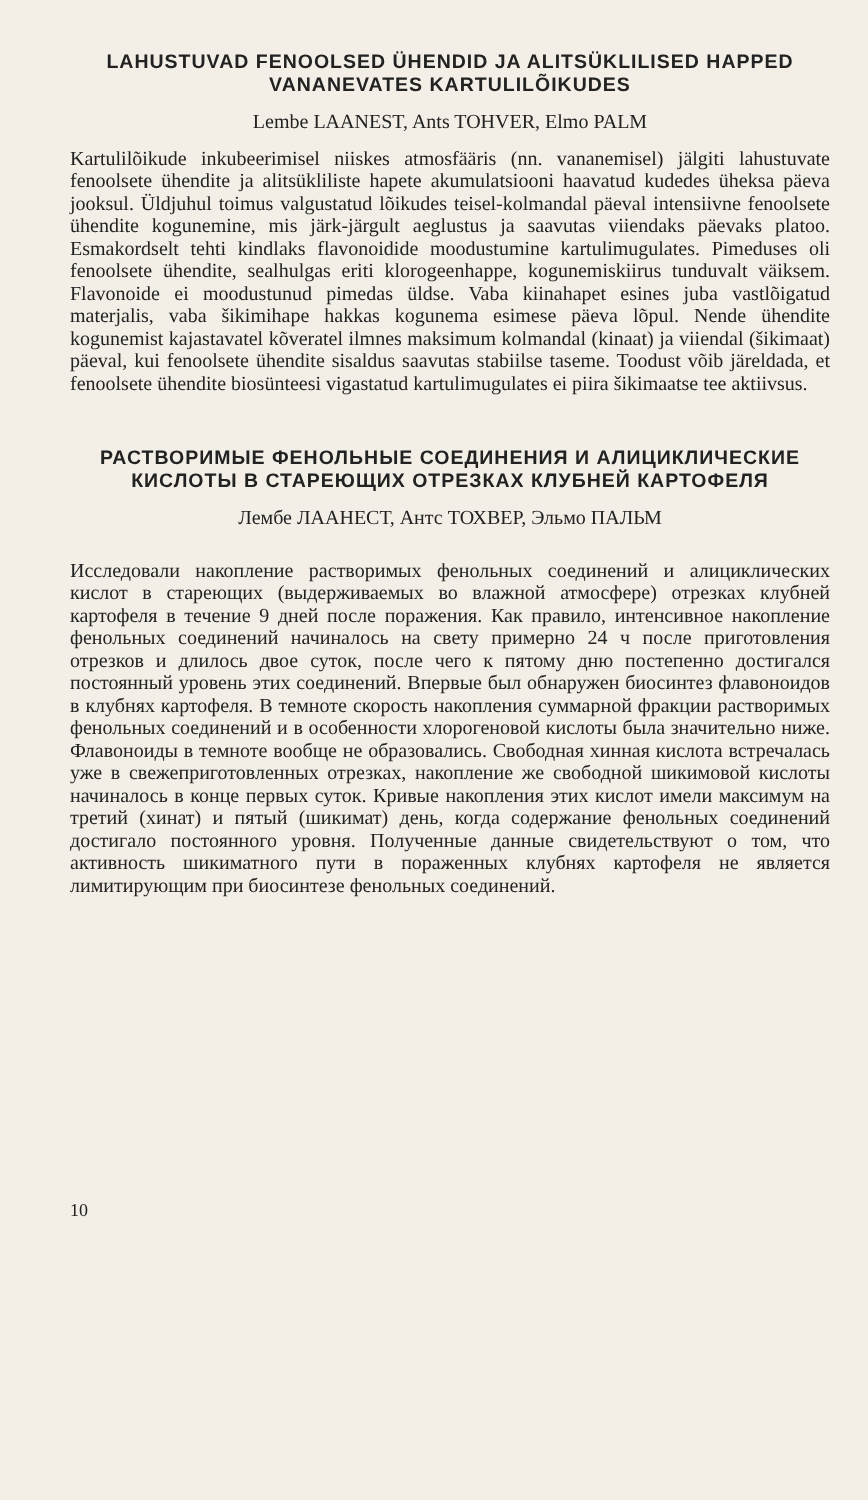LAHUSTUVAD FENOOLSED ÜHENDID JA ALITSÜKLILISED HAPPED VANANEVATES KARTULILÕIKUDES
Lembe LAANEST, Ants TOHVER, Elmo PALM
Kartulilõikude inkubeerimisel niiskes atmosfääris (nn. vananemisel) jälgiti lahustuvate fenoolsete ühendite ja alitsükliliste hapete akumulatsiooni haavatud kudedes üheksa päeva jooksul. Üldjuhul toimus valgustatud lõikudes teisel-kolmandal päeval intensiivne fenoolsete ühendite kogunemine, mis järk-järgult aeglustus ja saavutas viiendaks päevaks platoo. Esmakordselt tehti kindlaks flavonoidide moodustumine kartulimugulates. Pimeduses oli fenoolsete ühendite, sealhulgas eriti klorogeenhappe, kogunemiskiirus tunduvalt väiksem. Flavonoide ei moodustunud pimedas üldse. Vaba kiinahapet esines juba vastlõigatud materjalis, vaba šikimihape hakkas kogunema esimese päeva lõpul. Nende ühendite kogunemist kajastavatel kõveratel ilmnes maksimum kolmandal (kinaat) ja viiendal (šikimaat) päeval, kui fenoolsete ühendite sisaldus saavutas stabiilse taseme. Toodust võib järeldada, et fenoolsete ühendite biosünteesi vigastatud kartulimugulates ei piira šikimaatse tee aktiivsus.
РАСТВОРИМЫЕ ФЕНОЛЬНЫЕ СОЕДИНЕНИЯ И АЛИЦИКЛИЧЕСКИЕ КИСЛОТЫ В СТАРЕЮЩИХ ОТРЕЗКАХ КЛУБНЕЙ КАРТОФЕЛЯ
Лембе ЛААНЕСТ, Антс ТОХВЕР, Эльмо ПАЛЬМ
Исследовали накопление растворимых фенольных соединений и алициклических кислот в стареющих (выдерживаемых во влажной атмосфере) отрезках клубней картофеля в течение 9 дней после поражения. Как правило, интенсивное накопление фенольных соединений начиналось на свету примерно 24 ч после приготовления отрезков и длилось двое суток, после чего к пятому дню постепенно достигался постоянный уровень этих соединений. Впервые был обнаружен биосинтез флавоноидов в клубнях картофеля. В темноте скорость накопления суммарной фракции растворимых фенольных соединений и в особенности хлорогеновой кислоты была значительно ниже. Флавоноиды в темноте вообще не образовались. Свободная хинная кислота встречалась уже в свежеприготовленных отрезках, накопление же свободной шикимовой кислоты начиналось в конце первых суток. Кривые накопления этих кислот имели максимум на третий (хинат) и пятый (шикимат) день, когда содержание фенольных соединений достигало постоянного уровня. Полученные данные свидетельствуют о том, что активность шикиматного пути в пораженных клубнях картофеля не является лимитирующим при биосинтезе фенольных соединений.
10